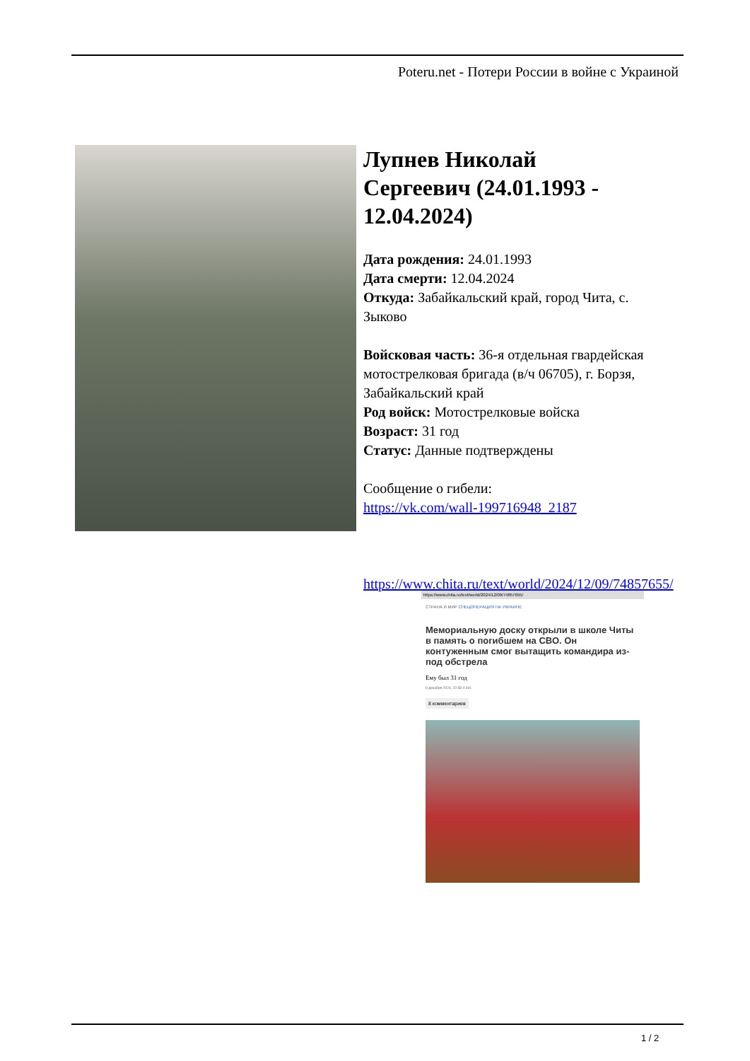Poteru.net - Потери России в войне с Украиной
Лупнев Николай Сергеевич (24.01.1993 - 12.04.2024)
Дата рождения: 24.01.1993
Дата смерти: 12.04.2024
Откуда: Забайкальский край, город Чита, с. Зыково
Войсковая часть: 36-я отдельная гвардейская мотострелковая бригада (в/ч 06705), г. Борзя, Забайкальский край
Род войск: Мотострелковые войска
Возраст: 31 год
Статус: Данные подтверждены
Сообщение о гибели:
https://vk.com/wall-199716948_2187
https://www.chita.ru/text/world/2024/12/09/74857655/
https://www.chita.ru/text/world/2024/12/09/74857655/
СТРАНА И МИР СПЕЦОПЕРАЦИЯ НА УКРАИНЕ
Мемориальную доску открыли в школе Читы в память о погибшем на СВО. Он контуженным смог вытащить командира из-под обстрела
Ему был 31 год
9 декабря 2024, 22:58 4 441
8 комментариев
1 / 2